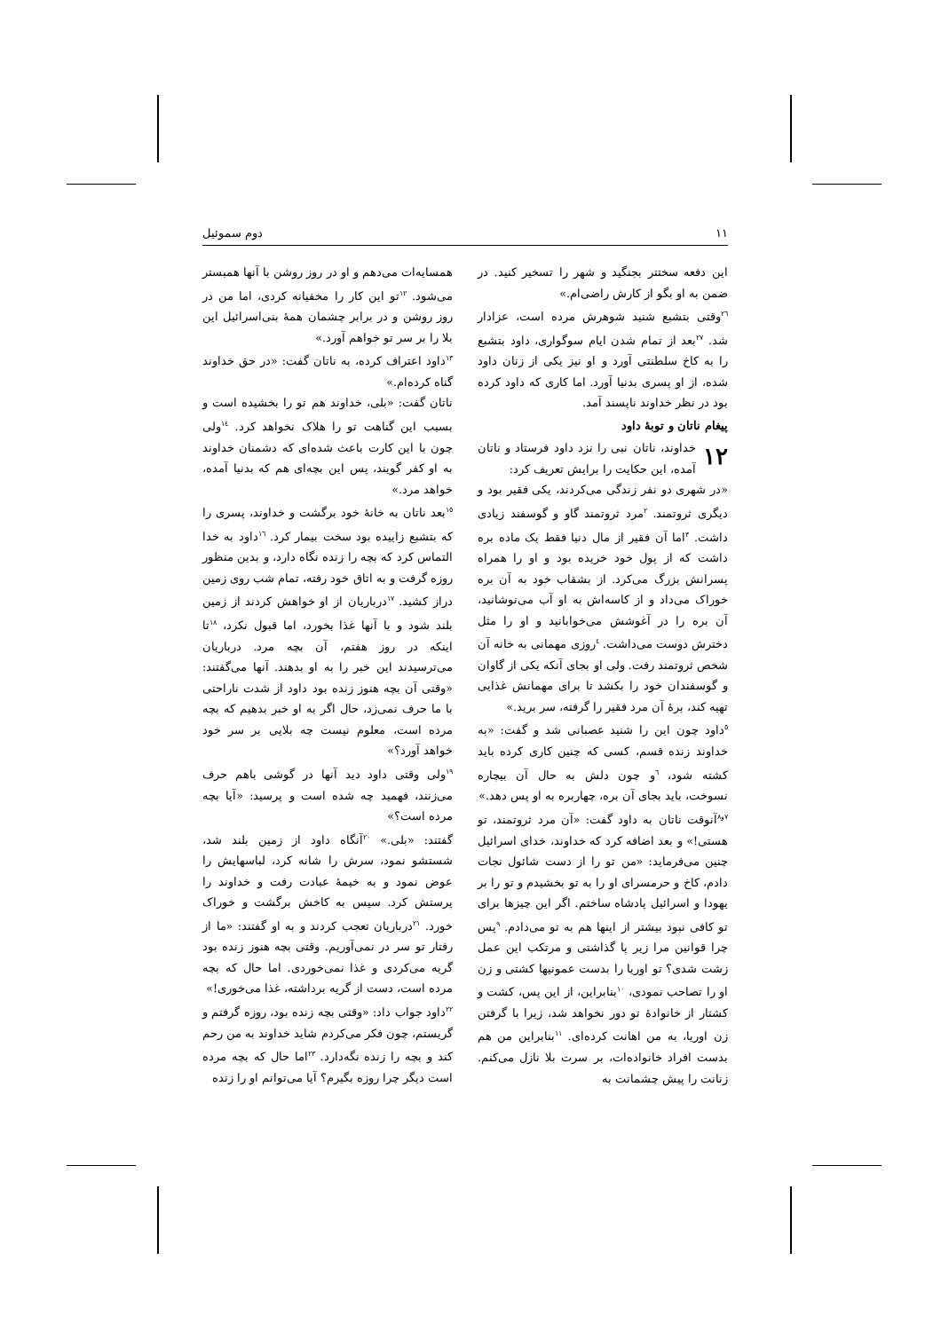١١ دوم سموئيل
این دفعه سختتر بجنگید و شهر را تسخیر کنید. در ضمن به او بگو از کارش راضی‌ام.»
<sup>٢٦</sup> وقتی بتشبع شنید شوهرش مرده است، عزادار شد. <sup>٢٧</sup>بعد از تمام شدن ایام سوگواری، داود بتشبع را به کاخ سلطنتی آورد و او نیز یکی از زنان داود شده، از او پسری بدنیا آورد. اما کاری که داود کرده بود در نظر خداوند ناپسند آمد.
پیغام ناتان و توبهٔ داود
١٢ خداوند، ناتان نبی را نزد داود فرستاد و ناتان آمده، این حکایت را برایش تعریف کرد:
«در شهری دو نفر زندگی می‌کردند، یکی فقیر بود و دیگری ثروتمند. <sup>٢</sup>مرد ثروتمند گاو و گوسفند زیادی داشت. <sup>٣</sup>اما آن فقیر از مال دنیا فقط یک ماده بره داشت که از پول خود خریده بود و او را همراه پسرانش بزرگ می‌کرد. از بشقاب خود به آن بره خوراک می‌داد و از کاسه‌اش به او آب می‌نوشانید، آن بره را در آغوشش می‌خوابانید و او را مثل دخترش دوست می‌داشت. <sup>٤</sup>روزی مهمانی به خانه آن شخص ثروتمند رفت. ولی او بجای آنکه یکی از گاوان و گوسفندان خود را بکشد تا برای مهمانش غذایی تهیه کند، برهٔ آن مرد فقیر را گرفته، سر برید.»
<sup>٥</sup> داود چون این را شنید عصبانی شد و گفت: «به خداوند زنده قسم، کسی که چنین کاری کرده باید کشته شود، <sup>٦</sup>و چون دلش به حال آن بیچاره نسوخت، باید بجای آن بره، چهاربره به او پس دهد.»
<sup>٧و٨</sup>آنوقت ناتان به داود گفت: «آن مرد ثروتمند، تو هستی!» و بعد اضافه کرد که خداوند، خدای اسرائیل چنین می‌فرماید: «من تو را از دست شائول نجات دادم، کاخ و حرمسرای او را به تو بخشیدم و تو را بر یهودا و اسرائیل پادشاه ساختم. اگر این چیزها برای تو کافی نبود بیشتر از اینها هم به تو می‌دادم. <sup>٩</sup>پس چرا قوانین مرا زیر پا گذاشتی و مرتکب این عمل زشت شدی؟ تو اوریا را بدست عمونیها کشتی و زن او را تصاحب نمودی، <sup>١٠</sup>بنابراین، از این پس، کشت و کشتار از خانوادهٔ تو دور نخواهد شد، زیرا با گرفتن زن اوریا، به من اهانت کرده‌ای. <sup>١١</sup>بنابراین من هم بدست افراد خانواده‌ات، بر سرت بلا نازل می‌کنم. زنانت را پیش چشمانت به
همسایه‌ات می‌دهم و او در روز روشن با آنها همبستر می‌شود. <sup>١٢</sup>تو این کار را مخفیانه کردی، اما من در روز روشن و در برابر چشمان همهٔ بنی‌اسرائیل این بلا را بر سر تو خواهم آورد.»
<sup>١٣</sup> داود اعتراف کرده، به ناتان گفت: «در حق خداوند گناه کرده‌ام.»
ناتان گفت: «بلی، خداوند هم تو را بخشیده است و بسبب این گناهت تو را هلاک نخواهد کرد. <sup>١٤</sup>ولی چون با این کارت باعث شده‌ای که دشمنان خداوند به او کفر گویند، پس این بچه‌ای هم که بدنیا آمده، خواهد مرد.»
<sup>١٥</sup> بعد ناتان به خانهٔ خود برگشت و خداوند، پسری را که بتشبع زاییده بود سخت بیمار کرد. <sup>١٦</sup>داود به خدا التماس کرد که بچه را زنده نگاه دارد، و بدین منظور روزه گرفت و به اتاق خود رفته، تمام شب روی زمین دراز کشید. <sup>١٧</sup>درباریان از او خواهش کردند از زمین بلند شود و با آنها غذا بخورد، اما قبول نکرد، <sup>١٨</sup>تا اینکه در روز هفتم، آن بچه مرد. درباریان می‌ترسیدند این خبر را به او بدهند. آنها می‌گفتند: «وقتی آن بچه هنوز زنده بود داود از شدت ناراحتی با ما حرف نمی‌زد، حال اگر به او خبر بدهیم که بچه مرده است، معلوم نیست چه بلایی بر سر خود خواهد آورد؟»
<sup>١٩</sup> ولی وقتی داود دید آنها در گوشی باهم حرف می‌زنند، فهمید چه شده است و پرسید: «آیا بچه مرده است؟»
گفتند: «بلی.» <sup>٢٠</sup>آنگاه داود از زمین بلند شد، شستشو نمود، سرش را شانه کرد، لباسهایش را عوض نمود و به خیمهٔ عبادت رفت و خداوند را پرستش کرد. سپس به کاخش برگشت و خوراک خورد. <sup>٢١</sup>درباریان تعجب کردند و به او گفتند: «ما از رفتار تو سر در نمی‌آوریم. وقتی بچه هنوز زنده بود گریه می‌کردی و غذا نمی‌خوردی. اما حال که بچه مرده است، دست از گریه برداشته، غذا می‌خوری!»
<sup>٢٢</sup> داود جواب داد: «وقتی بچه زنده بود، روزه گرفتم و گریستم، چون فکر می‌کردم شاید خداوند به من رحم کند و بچه را زنده نگه‌دارد. <sup>٢٣</sup>اما حال که بچه مرده است دیگر چرا روزه بگیرم؟ آیا می‌توانم او را زنده